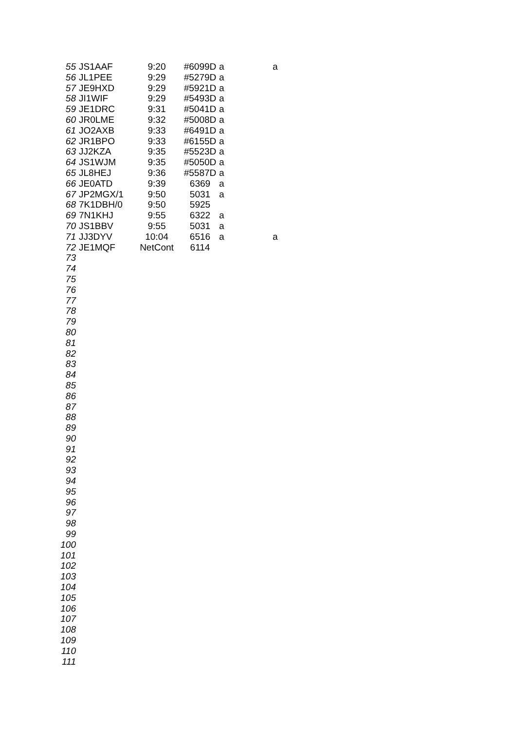| 55 | JS1AAF | 9:20 | #6099D | a | a |
| 56 | JL1PEE | 9:29 | #5279D | a | |
| 57 | JE9HXD | 9:29 | #5921D | a | |
| 58 | JI1WIF | 9:29 | #5493D | a | |
| 59 | JE1DRC | 9:31 | #5041D | a | |
| 60 | JR0LME | 9:32 | #5008D | a | |
| 61 | JO2AXB | 9:33 | #6491D | a | |
| 62 | JR1BPO | 9:33 | #6155D | a | |
| 63 | JJ2KZA | 9:35 | #5523D | a | |
| 64 | JS1WJM | 9:35 | #5050D | a | |
| 65 | JL8HEJ | 9:36 | #5587D | a | |
| 66 | JE0ATD | 9:39 | 6369 | a | |
| 67 | JP2MGX/1 | 9:50 | 5031 | a | |
| 68 | 7K1DBH/0 | 9:50 | 5925 | | |
| 69 | 7N1KHJ | 9:55 | 6322 | a | |
| 70 | JS1BBV | 9:55 | 5031 | a | |
| 71 | JJ3DYV | 10:04 | 6516 | a | a |
| 72 | JE1MQF | NetCont | 6114 | | |
| 73 | | | | | |
| 74 | | | | | |
| 75 | | | | | |
| 76 | | | | | |
| 77 | | | | | |
| 78 | | | | | |
| 79 | | | | | |
| 80 | | | | | |
| 81 | | | | | |
| 82 | | | | | |
| 83 | | | | | |
| 84 | | | | | |
| 85 | | | | | |
| 86 | | | | | |
| 87 | | | | | |
| 88 | | | | | |
| 89 | | | | | |
| 90 | | | | | |
| 91 | | | | | |
| 92 | | | | | |
| 93 | | | | | |
| 94 | | | | | |
| 95 | | | | | |
| 96 | | | | | |
| 97 | | | | | |
| 98 | | | | | |
| 99 | | | | | |
| 100 | | | | | |
| 101 | | | | | |
| 102 | | | | | |
| 103 | | | | | |
| 104 | | | | | |
| 105 | | | | | |
| 106 | | | | | |
| 107 | | | | | |
| 108 | | | | | |
| 109 | | | | | |
| 110 | | | | | |
| 111 | | | | | |